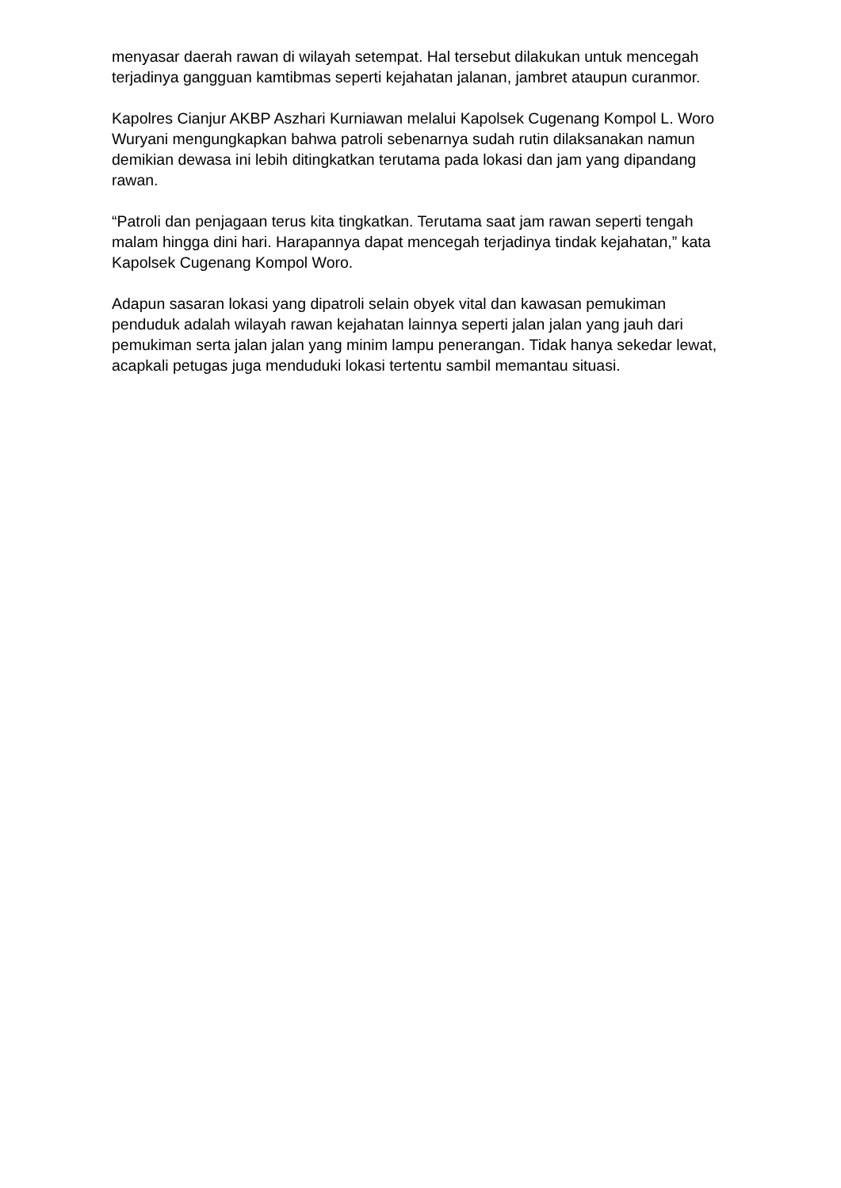menyasar daerah rawan di wilayah setempat. Hal tersebut dilakukan untuk mencegah terjadinya gangguan kamtibmas seperti kejahatan jalanan, jambret ataupun curanmor.
Kapolres Cianjur AKBP Aszhari Kurniawan melalui Kapolsek Cugenang Kompol L. Woro Wuryani mengungkapkan bahwa patroli sebenarnya sudah rutin dilaksanakan namun demikian dewasa ini lebih ditingkatkan terutama pada lokasi dan jam yang dipandang rawan.
“Patroli dan penjagaan terus kita tingkatkan. Terutama saat jam rawan seperti tengah malam hingga dini hari. Harapannya dapat mencegah terjadinya tindak kejahatan,” kata Kapolsek Cugenang Kompol Woro.
Adapun sasaran lokasi yang dipatroli selain obyek vital dan kawasan pemukiman penduduk adalah wilayah rawan kejahatan lainnya seperti jalan jalan yang jauh dari pemukiman serta jalan jalan yang minim lampu penerangan. Tidak hanya sekedar lewat, acapkali petugas juga menduduki lokasi tertentu sambil memantau situasi.